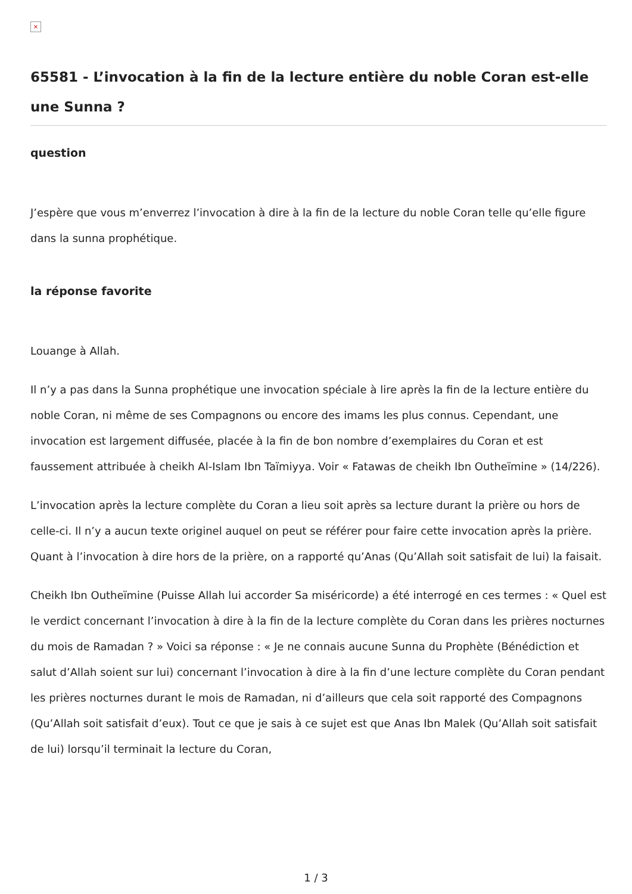×
65581 - L’invocation à la fin de la lecture entière du noble Coran est-elle une Sunna ?
question
J’espère que vous m’enverrez l’invocation à dire à la fin de la lecture du noble Coran telle qu’elle figure dans la sunna prophétique.
la réponse favorite
Louange à Allah.
Il n’y a pas dans la Sunna prophétique une invocation spéciale à lire après la fin de la lecture entière du noble Coran, ni même de ses Compagnons ou encore des imams les plus connus. Cependant, une invocation est largement diffusée, placée à la fin de bon nombre d’exemplaires du Coran et est faussement attribuée à cheikh Al-Islam Ibn Taïmiyya. Voir « Fatawas de cheikh Ibn Outheïmine » (14/226).
L’invocation après la lecture complète du Coran a lieu soit après sa lecture durant la prière ou hors de celle-ci. Il n’y a aucun texte originel auquel on peut se référer pour faire cette invocation après la prière. Quant à l’invocation à dire hors de la prière, on a rapporté qu’Anas (Qu’Allah soit satisfait de lui) la faisait.
Cheikh Ibn Outheïmine (Puisse Allah lui accorder Sa miséricorde) a été interrogé en ces termes : « Quel est le verdict concernant l’invocation à dire à la fin de la lecture complète du Coran dans les prières nocturnes du mois de Ramadan ? » Voici sa réponse : « Je ne connais aucune Sunna du Prophète (Bénédiction et salut d’Allah soient sur lui) concernant l’invocation à dire à la fin d’une lecture complète du Coran pendant les prières nocturnes durant le mois de Ramadan, ni d’ailleurs que cela soit rapporté des Compagnons (Qu’Allah soit satisfait d’eux). Tout ce que je sais à ce sujet est que Anas Ibn Malek (Qu’Allah soit satisfait de lui) lorsqu’il terminait la lecture du Coran,
1 / 3